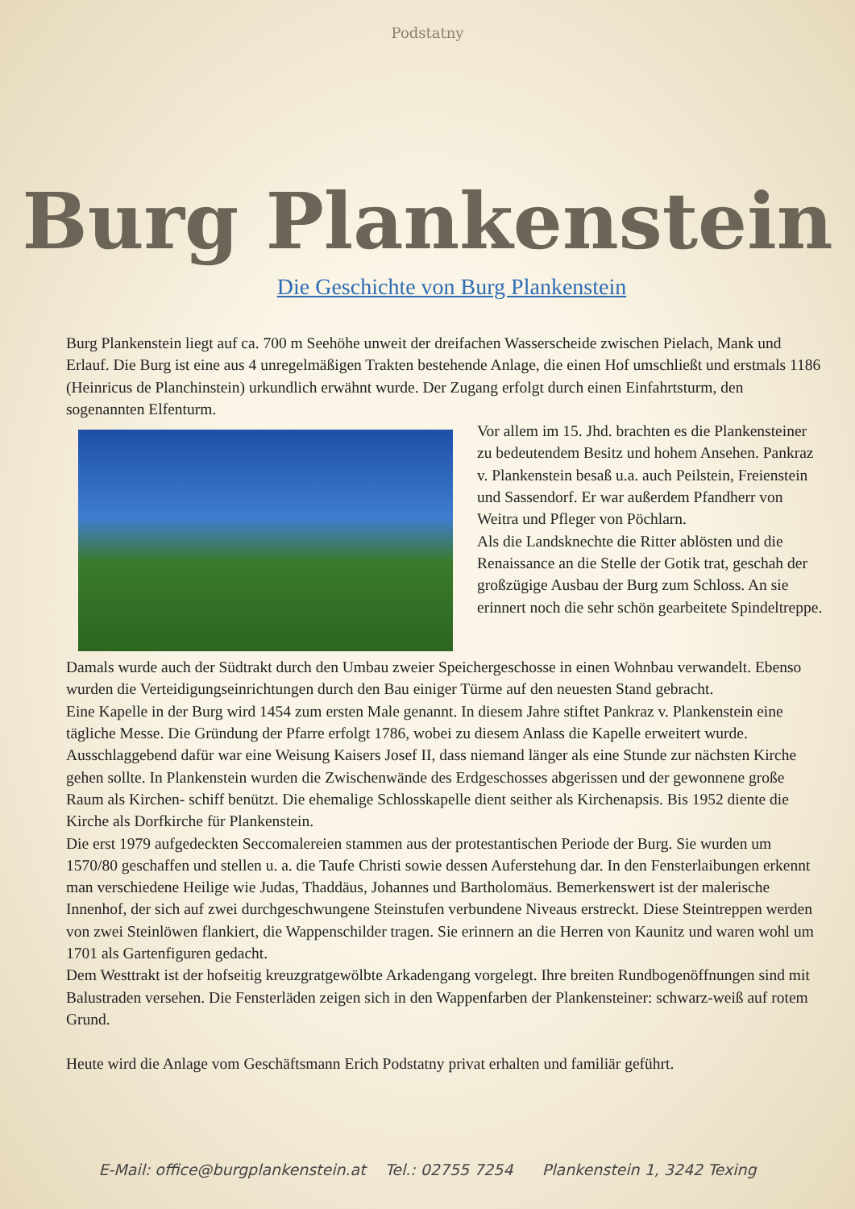Podstatny
Burg Plankenstein
Die Geschichte von Burg Plankenstein
Burg Plankenstein liegt auf ca. 700 m Seehöhe unweit der dreifachen Wasserscheide zwischen Pielach, Mank und Erlauf. Die Burg ist eine aus 4 unregelmäßigen Trakten bestehende Anlage, die einen Hof umschließt und erstmals 1186 (Heinricus de Planchinstein) urkundlich erwähnt wurde. Der Zugang erfolgt durch einen Einfahrtsturm, den sogenannten Elfenturm.
Vor allem im 15. Jhd. brachten es die Plankensteiner zu bedeutendem Besitz und hohem Ansehen. Pankraz v. Plankenstein besaß u.a. auch Peilstein, Freienstein und Sassendorf. Er war außerdem Pfandherr von Weitra und Pfleger von Pöchlarn.
Als die Landsknechte die Ritter ablösten und die Renaissance an die Stelle der Gotik trat, geschah der großzügige Ausbau der Burg zum Schloss. An sie erinnert noch die sehr schön gearbeitete Spindeltreppe.
Damals wurde auch der Südtrakt durch den Umbau zweier Speichergeschosse in einen Wohnbau verwandelt. Ebenso wurden die Verteidigungseinrichtungen durch den Bau einiger Türme auf den neuesten Stand gebracht.
Eine Kapelle in der Burg wird 1454 zum ersten Male genannt. In diesem Jahre stiftet Pankraz v. Plankenstein eine tägliche Messe. Die Gründung der Pfarre erfolgt 1786, wobei zu diesem Anlass die Kapelle erweitert wurde. Ausschlaggebend dafür war eine Weisung Kaisers Josef II, dass niemand länger als eine Stunde zur nächsten Kirche gehen sollte. In Plankenstein wurden die Zwischenwände des Erdgeschosses abgerissen und der gewonnene große Raum als Kirchen- schiff benützt. Die ehemalige Schlosskapelle dient seither als Kirchenapsis. Bis 1952 diente die Kirche als Dorfkirche für Plankenstein.
Die erst 1979 aufgedeckten Seccomalereien stammen aus der protestantischen Periode der Burg. Sie wurden um 1570/80 geschaffen und stellen u. a. die Taufe Christi sowie dessen Auferstehung dar. In den Fensterlaibungen erkennt man verschiedene Heilige wie Judas, Thaddäus, Johannes und Bartholomäus. Bemerkenswert ist der malerische Innenhof, der sich auf zwei durchgeschwungene Steinstufen verbundene Niveaus erstreckt. Diese Steintreppen werden von zwei Steinlöwen flankiert, die Wappenschilder tragen. Sie erinnern an die Herren von Kaunitz und waren wohl um 1701 als Gartenfiguren gedacht.
Dem Westtrakt ist der hofseitig kreuzgratgewölbte Arkadengang vorgelegt. Ihre breiten Rundbogenöffnungen sind mit Balustraden versehen. Die Fensterläden zeigen sich in den Wappenfarben der Plankensteiner: schwarz-weiß auf rotem Grund.
Heute wird die Anlage vom Geschäftsmann Erich Podstatny privat erhalten und familiär geführt.
E-Mail: office@burgplankenstein.at Tel.: 02755 7254 Plankenstein 1, 3242 Texing